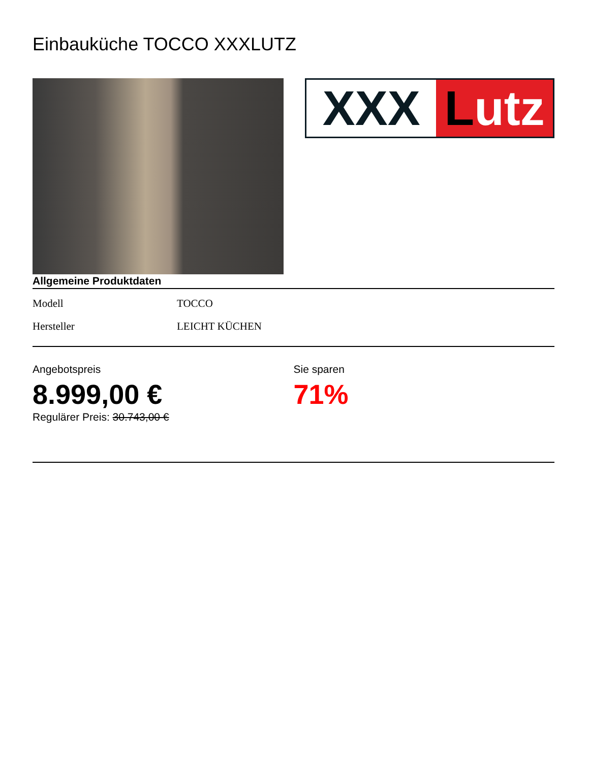Einbauküche TOCCO XXXLUTZ
XXX Lutz
Allgemeine Produktdaten
| Modell | TOCCO |
| Hersteller | LEICHT KÜCHEN |
Angebotspreis
8.999,00 €
Regulärer Preis: 30.743,00 €
Sie sparen
71%